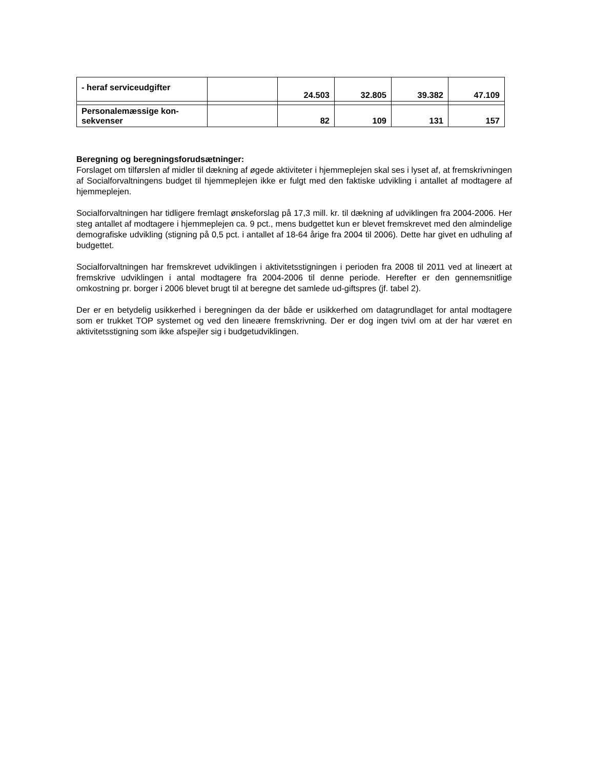| - heraf serviceudgifter | | 24.503 | 32.805 | 39.382 | 47.109 |
| Personalemæssige kon- sekvenser | | 82 | 109 | 131 | 157 |
Beregning og beregningsforudsætninger:
Forslaget om tilførslen af midler til dækning af øgede aktiviteter i hjemmeplejen skal ses i lyset af, at fremskrivningen af Socialforvaltningens budget til hjemmeplejen ikke er fulgt med den faktiske udvikling i antallet af modtagere af hjemmeplejen.
Socialforvaltningen har tidligere fremlagt ønskeforslag på 17,3 mill. kr. til dækning af udviklingen fra 2004-2006. Her steg antallet af modtagere i hjemmeplejen ca. 9 pct., mens budgettet kun er blevet fremskrevet med den almindelige demografiske udvikling (stigning på 0,5 pct. i antallet af 18-64 årige fra 2004 til 2006). Dette har givet en udhuling af budgettet.
Socialforvaltningen har fremskrevet udviklingen i aktivitetsstigningen i perioden fra 2008 til 2011 ved at lineært at fremskrive udviklingen i antal modtagere fra 2004-2006 til denne periode. Herefter er den gennemsnitlige omkostning pr. borger i 2006 blevet brugt til at beregne det samlede ud-giftspres (jf. tabel 2).
Der er en betydelig usikkerhed i beregningen da der både er usikkerhed om datagrundlaget for antal modtagere som er trukket TOP systemet og ved den lineære fremskrivning. Der er dog ingen tvivl om at der har været en aktivitetsstigning som ikke afspejler sig i budgetudviklingen.